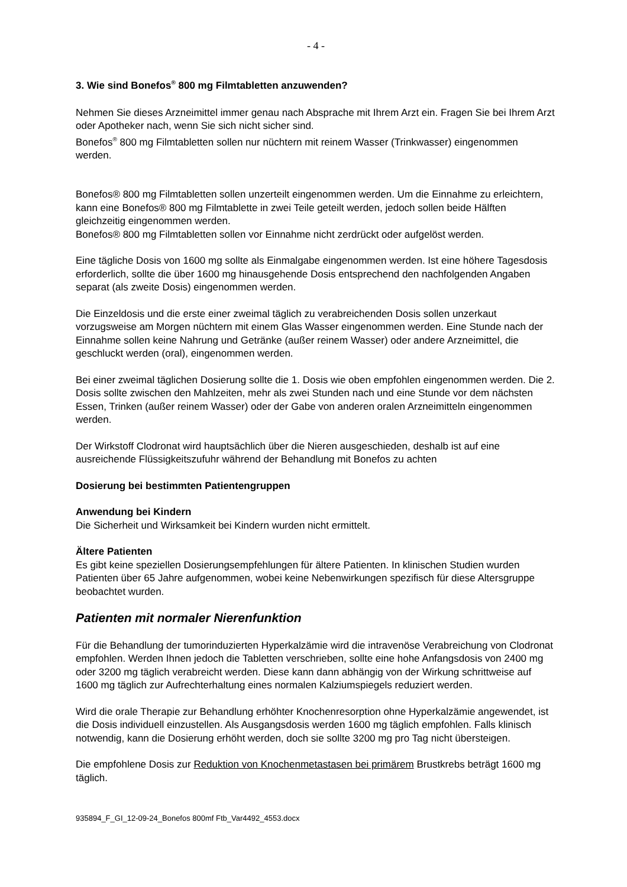- 4 -
3. Wie sind Bonefos<sup>®</sup> 800 mg Filmtabletten anzuwenden?
Nehmen Sie dieses Arzneimittel immer genau nach Absprache mit Ihrem Arzt ein. Fragen Sie bei Ihrem Arzt oder Apotheker nach, wenn Sie sich nicht sicher sind.
Bonefos<sup>®</sup> 800 mg Filmtabletten sollen nur nüchtern mit reinem Wasser (Trinkwasser) eingenommen werden.
Bonefos® 800 mg Filmtabletten sollen unzerteilt eingenommen werden. Um die Einnahme zu erleichtern, kann eine Bonefos® 800 mg Filmtablette in zwei Teile geteilt werden, jedoch sollen beide Hälften gleichzeitig eingenommen werden.
Bonefos® 800 mg Filmtabletten sollen vor Einnahme nicht zerdrückt oder aufgelöst werden.
Eine tägliche Dosis von 1600 mg sollte als Einmalgabe eingenommen werden. Ist eine höhere Tagesdosis erforderlich, sollte die über 1600 mg hinausgehende Dosis entsprechend den nachfolgenden Angaben separat (als zweite Dosis) eingenommen werden.
Die Einzeldosis und die erste einer zweimal täglich zu verabreichenden Dosis sollen unzerkaut vorzugsweise am Morgen nüchtern mit einem Glas Wasser eingenommen werden. Eine Stunde nach der Einnahme sollen keine Nahrung und Getränke (außer reinem Wasser) oder andere Arzneimittel, die geschluckt werden (oral), eingenommen werden.
Bei einer zweimal täglichen Dosierung sollte die 1. Dosis wie oben empfohlen eingenommen werden. Die 2. Dosis sollte zwischen den Mahlzeiten, mehr als zwei Stunden nach und eine Stunde vor dem nächsten Essen, Trinken (außer reinem Wasser) oder der Gabe von anderen oralen Arzneimitteln eingenommen werden.
Der Wirkstoff Clodronat wird hauptsächlich über die Nieren ausgeschieden, deshalb ist auf eine ausreichende Flüssigkeitszufuhr während der Behandlung mit Bonefos zu achten
Dosierung bei bestimmten Patientengruppen
Anwendung bei Kindern
Die Sicherheit und Wirksamkeit bei Kindern wurden nicht ermittelt.
Ältere Patienten
Es gibt keine speziellen Dosierungsempfehlungen für ältere Patienten. In klinischen Studien wurden Patienten über 65 Jahre aufgenommen, wobei keine Nebenwirkungen spezifisch für diese Altersgruppe beobachtet wurden.
Patienten mit normaler Nierenfunktion
Für die Behandlung der tumorinduzierten Hyperkalzämie wird die intravenöse Verabreichung von Clodronat empfohlen. Werden Ihnen jedoch die Tabletten verschrieben, sollte eine hohe Anfangsdosis von 2400 mg oder 3200 mg täglich verabreicht werden. Diese kann dann abhängig von der Wirkung schrittweise auf 1600 mg täglich zur Aufrechterhaltung eines normalen Kalziumspiegels reduziert werden.
Wird die orale Therapie zur Behandlung erhöhter Knochenresorption ohne Hyperkalzämie angewendet, ist die Dosis individuell einzustellen. Als Ausgangsdosis werden 1600 mg täglich empfohlen. Falls klinisch notwendig, kann die Dosierung erhöht werden, doch sie sollte 3200 mg pro Tag nicht übersteigen.
Die empfohlene Dosis zur Reduktion von Knochenmetastasen bei primärem Brustkrebs beträgt 1600 mg täglich.
935894_F_GI_12-09-24_Bonefos 800mf Ftb_Var4492_4553.docx